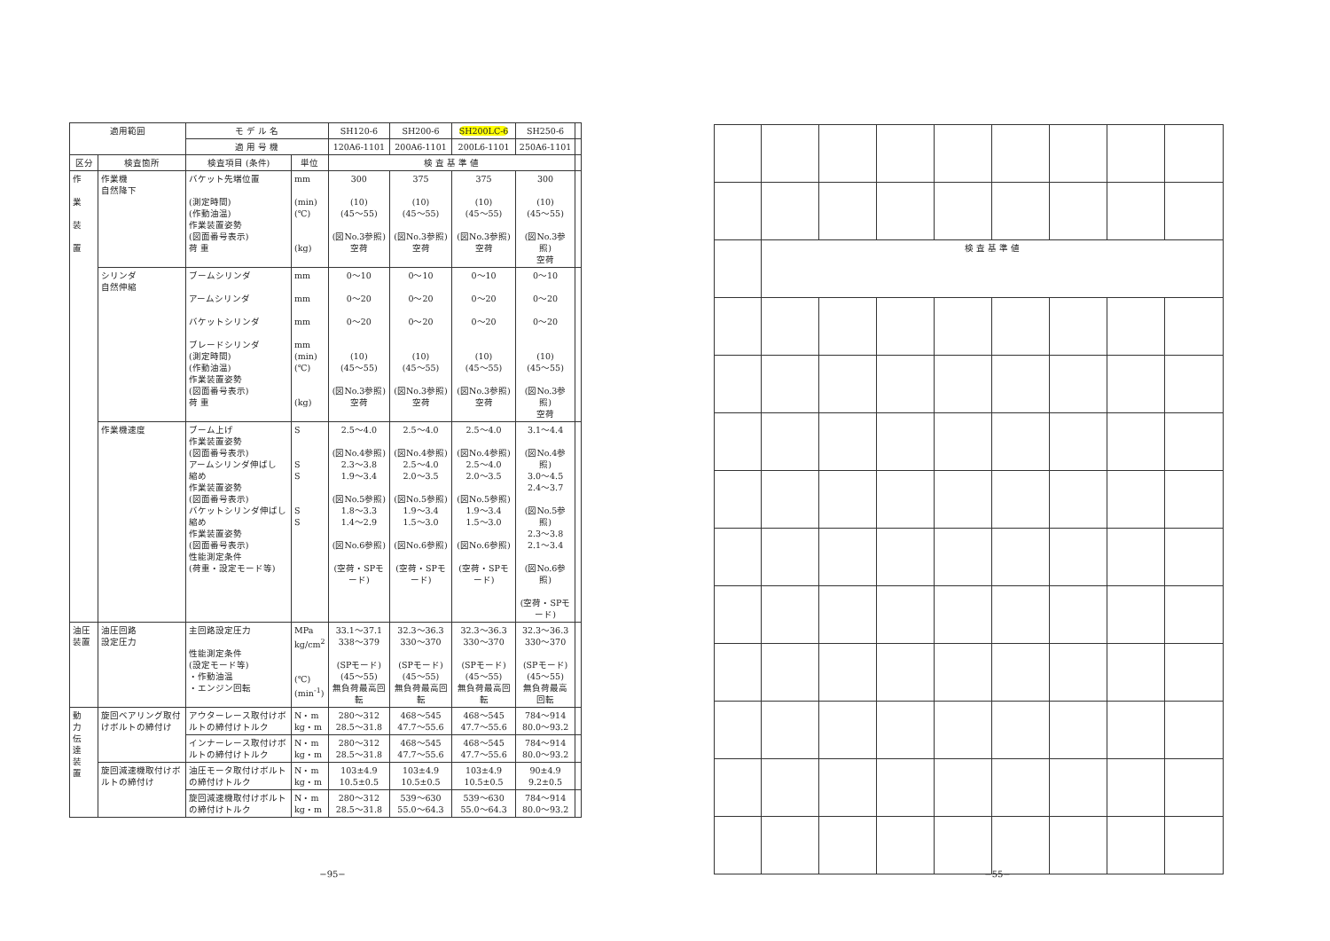| 適用範囲 | | モ デ ル 名 | | SH120-6 | SH200-6 | SH200LC-6 | SH250-6 | |
| --- | --- | --- | --- | --- | --- | --- | --- | --- |
| | | 適 用 号 機 | | 120A6-1101 | 200A6-1101 | 200L6-1101 | 250A6-1101 | |
| 区分 | 検査箇所 | 検査項目 (条件) | 単位 | 検 査 基 準 値 | | | | |
| 作 業 装 置 | 作業機 自然降下 | バケット先端位置 (測定時間) (作動油温) 作業装置姿勢 (図面番号表示) 荷 重 | mm (min) (℃) (kg) | 300 (10) (45～55) (図No.3参照) 空荷 | 375 (10) (45～55) (図No.3参照) 空荷 | 375 (10) (45～55) (図No.3参照) 空荷 | 300 (10) (45～55) (図No.3参照) 空荷 | |
| | シリンダ 自然伸縮 | ブームシリンダ アームシリンダ バケットシリンダ ブレードシリンダ (測定時間) (作動油温) 作業装置姿勢 (図面番号表示) 荷 重 | mm mm mm mm (min) (℃) (kg) | 0～10 0～20 0～20 (10) (45～55) (図No.3参照) 空荷 | 0～10 0～20 0～20 (10) (45～55) (図No.3参照) 空荷 | 0～10 0～20 0～20 (10) (45～55) (図No.3参照) 空荷 | 0～10 0～20 0～20 (10) (45～55) (図No.3参照) 空荷 | |
| | 作業機速度 | ブーム上げ 作業装置姿勢 (図面番号表示) アームシリンダ伸ばし 縮め 作業装置姿勢 (図面番号表示) バケットシリンダ伸ばし 縮め 作業装置姿勢 (図面番号表示) 性能測定条件 (荷重・設定モード等) | S S S S S | 2.5～4.0 (図No.4参照) 2.3～3.8 1.9～3.4 (図No.5参照) 1.8～3.3 1.4～2.9 (図No.6参照) (空荷・SPモード) | 2.5～4.0 (図No.4参照) 2.5～4.0 2.0～3.5 (図No.5参照) 1.9～3.4 1.5～3.0 (図No.6参照) (空荷・SPモード) | 2.5～4.0 (図No.4参照) 2.5～4.0 2.0～3.5 (図No.5参照) 1.9～3.4 1.5～3.0 (図No.6参照) (空荷・SPモード) | 3.1～4.4 (図No.4参照) 3.0～4.5 2.4～3.7 (図No.5参照) 2.3～3.8 2.1～3.4 (図No.6参照) (空荷・SPモード) | |
| 油圧装置 | 油圧回路 設定圧力 | 主回路設定圧力 性能測定条件 (設定モード等) ・作動油温 ・エンジン回転 | MPa kg/cm<sup>2</sup> (℃) (min<sup>-1</sup>) | 33.1～37.1 338～379 (SPモード) (45～55) 無負荷最高回転 | 32.3～36.3 330～370 (SPモード) (45～55) 無負荷最高回転 | 32.3～36.3 330～370 (SPモード) (45～55) 無負荷最高回転 | 32.3～36.3 330～370 (SPモード) (45～55) 無負荷最高回転 | |
| 動 力 伝 達 装 置 | 旋回ベアリング取付けボルトの締付け | アウターレース取付けボルトの締付けトルク | N・m kg・m | 280～312 28.5～31.8 | 468～545 47.7～55.6 | 468～545 47.7～55.6 | 784～914 80.0～93.2 | |
| | | インナーレース取付けボルトの締付けトルク | N・m kg・m | 280～312 28.5～31.8 | 468～545 47.7～55.6 | 468～545 47.7～55.6 | 784～914 80.0～93.2 | |
| | 旋回減速機取付けボルトの締付け | 油圧モータ取付けボルトの締付けトルク | N・m kg・m | 103±4.9 10.5±0.5 | 103±4.9 10.5±0.5 | 103±4.9 10.5±0.5 | 90±4.9 9.2±0.5 | |
| | | 旋回減速機取付けボルトの締付けトルク | N・m kg・m | 280～312 28.5～31.8 | 539～630 55.0～64.3 | 539～630 55.0～64.3 | 784～914 80.0～93.2 | |
−95−
| | 検 査 基 準 値 | | | | | | | |
−55−